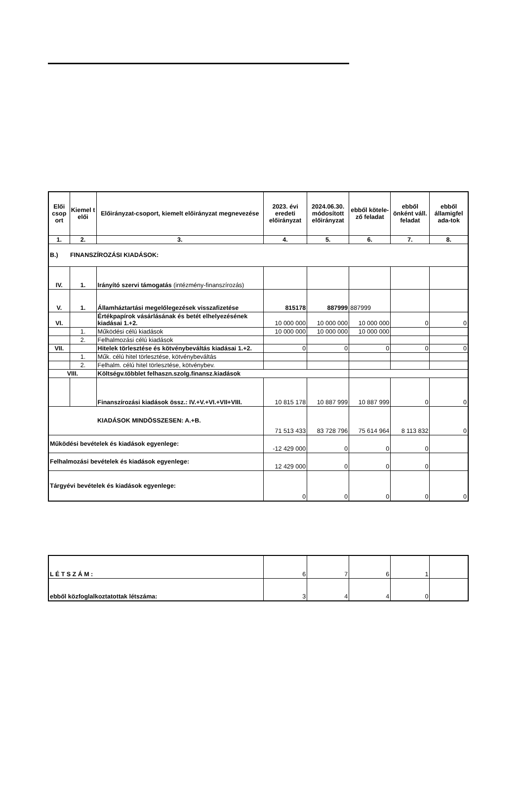| Elői csop ort | Kiemel t elői | Előirányzat-csoport, kiemelt előirányzat megnevezése | 2023. évi eredeti előirányzat | 2024.06.30. módosított előirányzat | ebből kötele-ző feladat | ebből önként váll. feladat | ebből államigfel ada-tok |
| --- | --- | --- | --- | --- | --- | --- | --- |
| 1. | 2. | 3. | 4. | 5. | 6. | 7. | 8. |
| B.) FINANSZÍROZÁSI KIADÁSOK: | | | | | | | |
| IV. | 1. | Irányító szervi támogatás (intézmény-finanszírozás) | | | | | |
| V. | 1. | Államháztartási megelőlegezések visszafizetése | 815178 | 887999 | 887999 | | |
| VI. | | Értékpapírok vásárlásának és betét elhelyezésének kiadásai 1.+2. | 10 000 000 | 10 000 000 | 10 000 000 | 0 | 0 |
| | 1. | Működési célú kiadások | 10 000 000 | 10 000 000 | 10 000 000 | | |
| | 2. | Felhalmozási célú kiadások | | | | | |
| VII. | | Hitelek törlesztése és kötvénybeváltás kiadásai 1.+2. | 0 | 0 | 0 | 0 | 0 |
| | 1. | Műk. célú hitel törlesztése, kötvénybeváltás | | | | | |
| | 2. | Felhalm. célú hitel törlesztése, kötvénybev. | | | | | |
| VIII. | | Költségv.többlet felhaszn.szolg.finansz.kiadások | | | | | |
| | | Finanszírozási kiadások össz.: IV.+V.+VI.+VII+VIII. | 10 815 178 | 10 887 999 | 10 887 999 | 0 | 0 |
| KIADÁSOK MINDÖSSZESEN: A.+B. | | | 71 513 433 | 83 728 796 | 75 614 964 | 8 113 832 | 0 |
| Működési bevételek és kiadások egyenlege: | | | -12 429 000 | 0 | 0 | 0 | |
| Felhalmozási bevételek és kiadások egyenlege: | | | 12 429 000 | 0 | 0 | 0 | |
| Tárgyévi bevételek és kiadások egyenlege: | | | 0 | 0 | 0 | 0 | 0 |
| L É T S Z Á M : | 6 | 7 | 6 | 1 | |
| ebből közfoglalkoztatottak létszáma: | 3 | 4 | 4 | 0 | |